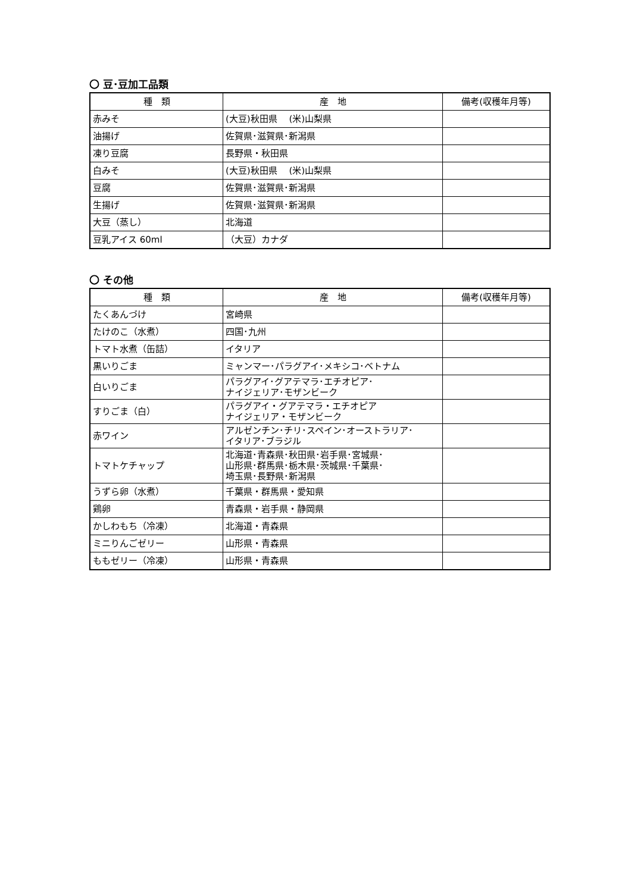〇 豆･豆加工品類
| 種 類 | 産 地 | 備考(収穫年月等) |
| --- | --- | --- |
| 赤みそ | (大豆)秋田県 (米)山梨県 | |
| 油揚げ | 佐賀県･滋賀県･新潟県 | |
| 凍り豆腐 | 長野県・秋田県 | |
| 白みそ | (大豆)秋田県 (米)山梨県 | |
| 豆腐 | 佐賀県･滋賀県･新潟県 | |
| 生揚げ | 佐賀県･滋賀県･新潟県 | |
| 大豆（蒸し） | 北海道 | |
| 豆乳アイス 60ml | （大豆）カナダ | |
〇 その他
| 種 類 | 産 地 | 備考(収穫年月等) |
| --- | --- | --- |
| たくあんづけ | 宮崎県 | |
| たけのこ（水煮） | 四国･九州 | |
| トマト水煮（缶詰） | イタリア | |
| 黒いりごま | ミャンマー･パラグアイ･メキシコ･ベトナム | |
| 白いりごま | パラグアイ･グアテマラ･エチオピア･ ナイジェリア･モザンビーク | |
| すりごま（白） | パラグアイ・グアテマラ・エチオピア ナイジェリア・モザンビーク | |
| 赤ワイン | アルゼンチン･チリ･スペイン･オーストラリア･ イタリア･ブラジル | |
| トマトケチャップ | 北海道･青森県･秋田県･岩手県･宮城県･ 山形県･群馬県･栃木県･茨城県･千葉県･ 埼玉県･長野県･新潟県 | |
| うずら卵（水煮） | 千葉県・群馬県・愛知県 | |
| 鶏卵 | 青森県・岩手県・静岡県 | |
| かしわもち（冷凍） | 北海道・青森県 | |
| ミニりんごゼリー | 山形県・青森県 | |
| ももゼリー（冷凍） | 山形県・青森県 | |